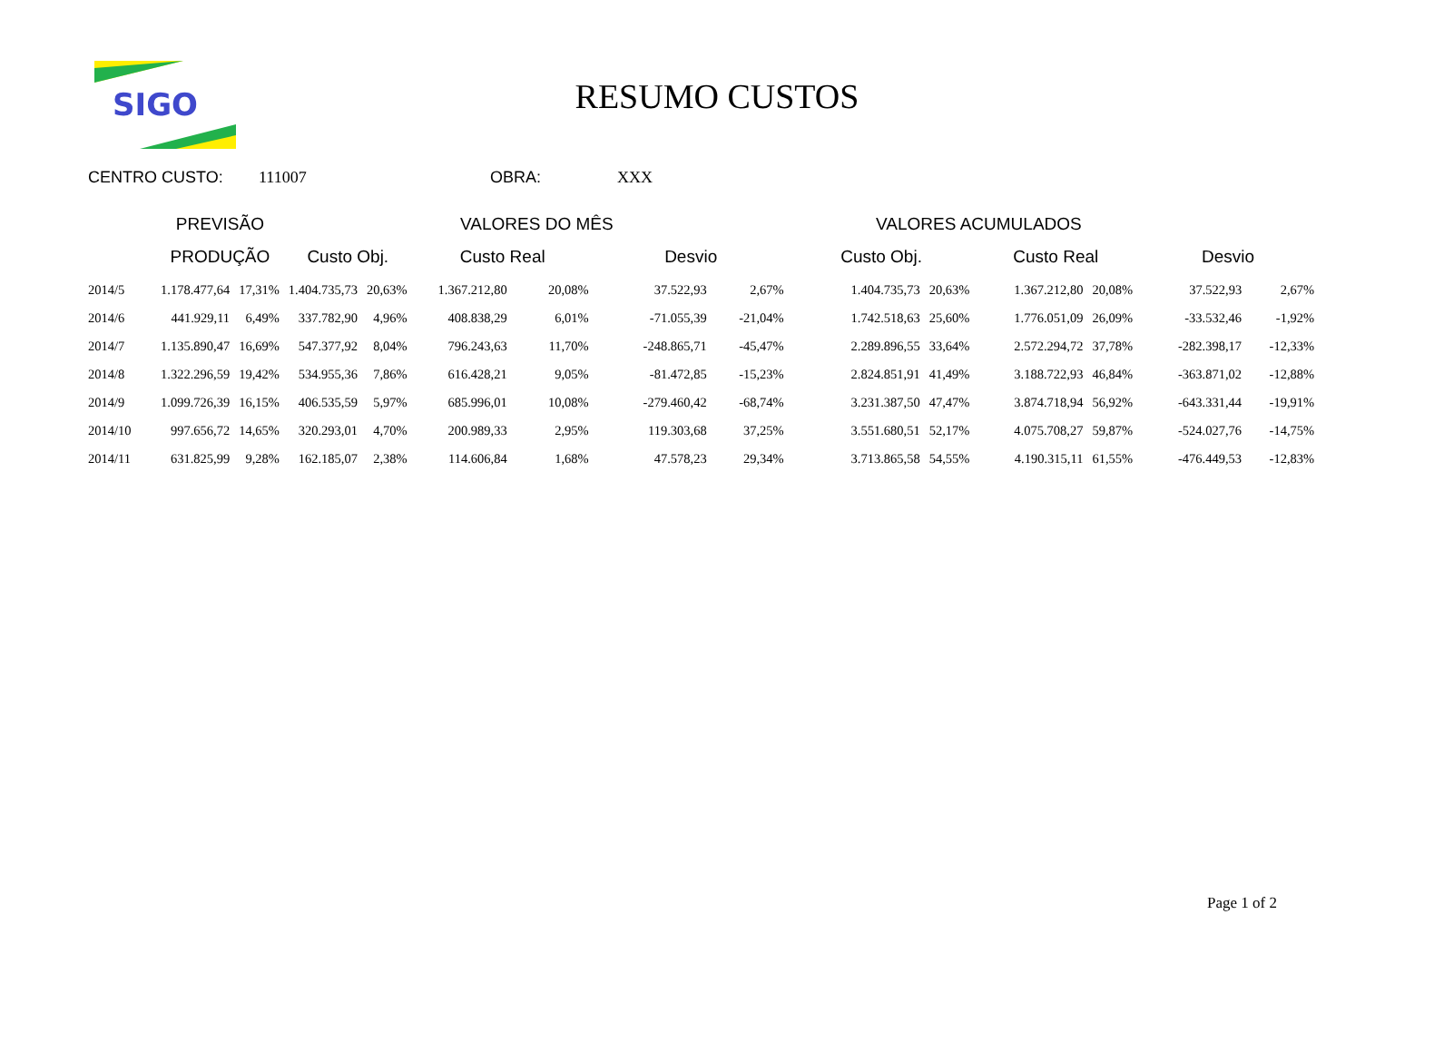SIGO
RESUMO CUSTOS
CENTRO CUSTO: 111007 OBRA: XXX
| | PREVISÃO | | | VALORES DO MÊS | | | | VALORES ACUMULADOS | | | | | | |
| --- | --- | --- | --- | --- | --- | --- | --- | --- | --- | --- | --- | --- | --- | --- |
| | PRODUÇÃO | | Custo Obj. | | Custo Real | | Desvio | | Custo Obj. | | Custo Real | | Desvio | |
| 2014/5 | 1.178.477,64 | 17,31% | 1.404.735,73 | 20,63% | 1.367.212,80 | 20,08% | 37.522,93 | 2,67% | 1.404.735,73 | 20,63% | 1.367.212,80 | 20,08% | 37.522,93 | 2,67% |
| 2014/6 | 441.929,11 | 6,49% | 337.782,90 | 4,96% | 408.838,29 | 6,01% | -71.055,39 | -21,04% | 1.742.518,63 | 25,60% | 1.776.051,09 | 26,09% | -33.532,46 | -1,92% |
| 2014/7 | 1.135.890,47 | 16,69% | 547.377,92 | 8,04% | 796.243,63 | 11,70% | -248.865,71 | -45,47% | 2.289.896,55 | 33,64% | 2.572.294,72 | 37,78% | -282.398,17 | -12,33% |
| 2014/8 | 1.322.296,59 | 19,42% | 534.955,36 | 7,86% | 616.428,21 | 9,05% | -81.472,85 | -15,23% | 2.824.851,91 | 41,49% | 3.188.722,93 | 46,84% | -363.871,02 | -12,88% |
| 2014/9 | 1.099.726,39 | 16,15% | 406.535,59 | 5,97% | 685.996,01 | 10,08% | -279.460,42 | -68,74% | 3.231.387,50 | 47,47% | 3.874.718,94 | 56,92% | -643.331,44 | -19,91% |
| 2014/10 | 997.656,72 | 14,65% | 320.293,01 | 4,70% | 200.989,33 | 2,95% | 119.303,68 | 37,25% | 3.551.680,51 | 52,17% | 4.075.708,27 | 59,87% | -524.027,76 | -14,75% |
| 2014/11 | 631.825,99 | 9,28% | 162.185,07 | 2,38% | 114.606,84 | 1,68% | 47.578,23 | 29,34% | 3.713.865,58 | 54,55% | 4.190.315,11 | 61,55% | -476.449,53 | -12,83% |
Page 1 of 2